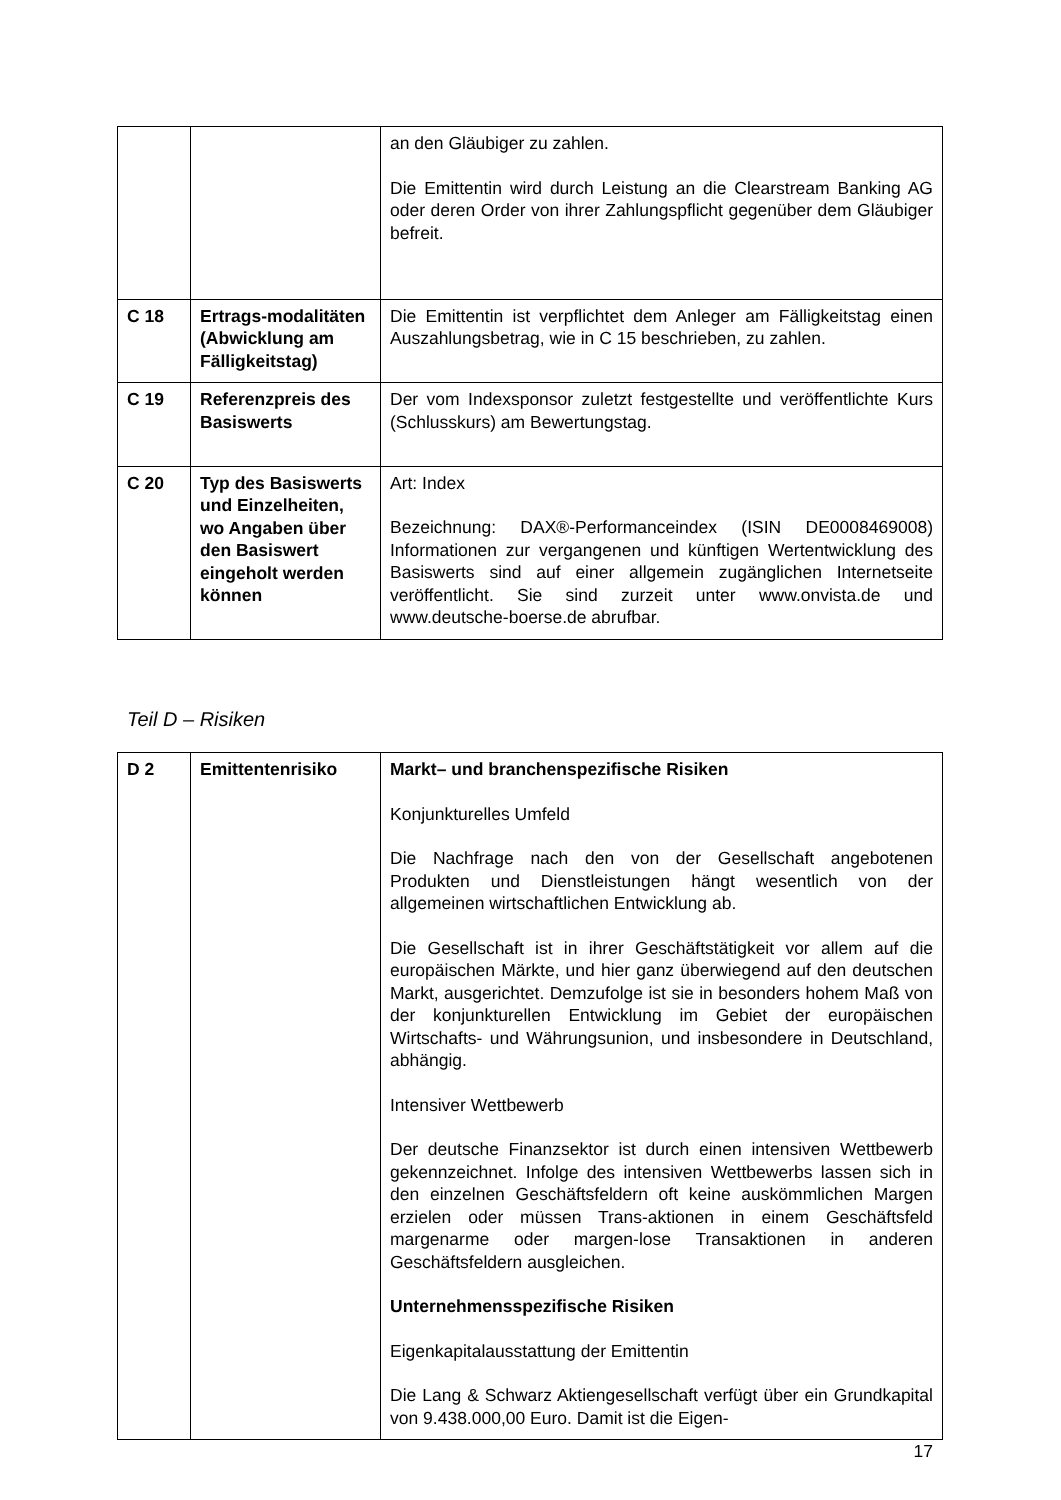| | | an den Gläubiger zu zahlen. Die Emittentin wird durch Leistung an die Clearstream Banking AG oder deren Order von ihrer Zahlungspflicht gegenüber dem Gläubiger befreit. |
| C 18 | Ertrags-modalitäten (Abwicklung am Fälligkeitstag) | Die Emittentin ist verpflichtet dem Anleger am Fälligkeitstag einen Auszahlungsbetrag, wie in C 15 beschrieben, zu zahlen. |
| C 19 | Referenzpreis des Basiswerts | Der vom Indexsponsor zuletzt festgestellte und veröffentlichte Kurs (Schlusskurs) am Bewertungstag. |
| C 20 | Typ des Basiswerts und Einzelheiten, wo Angaben über den Basiswert eingeholt werden können | Art: Index Bezeichnung: DAX®-Performanceindex (ISIN DE0008469008) Informationen zur vergangenen und künftigen Wertentwicklung des Basiswerts sind auf einer allgemein zugänglichen Internetseite veröffentlicht. Sie sind zurzeit unter www.onvista.de und www.deutsche-boerse.de abrufbar. |
Teil D – Risiken
| D 2 | Emittentenrisiko | Markt– und branchenspezifische Risiken Konjunkturelles Umfeld Die Nachfrage nach den von der Gesellschaft angebotenen Produkten und Dienstleistungen hängt wesentlich von der allgemeinen wirtschaftlichen Entwicklung ab. Die Gesellschaft ist in ihrer Geschäftstätigkeit vor allem auf die europäischen Märkte, und hier ganz überwiegend auf den deutschen Markt, ausgerichtet. Demzufolge ist sie in besonders hohem Maß von der konjunkturellen Entwicklung im Gebiet der europäischen Wirtschafts- und Währungsunion, und insbesondere in Deutschland, abhängig. Intensiver Wettbewerb Der deutsche Finanzsektor ist durch einen intensiven Wettbewerb gekennzeichnet. Infolge des intensiven Wettbewerbs lassen sich in den einzelnen Geschäftsfeldern oft keine auskömmlichen Margen erzielen oder müssen Trans-aktionen in einem Geschäftsfeld margenarme oder margen-lose Transaktionen in anderen Geschäftsfeldern ausgleichen. Unternehmensspezifische Risiken Eigenkapitalausstattung der Emittentin Die Lang & Schwarz Aktiengesellschaft verfügt über ein Grundkapital von 9.438.000,00 Euro. Damit ist die Eigen- |
17